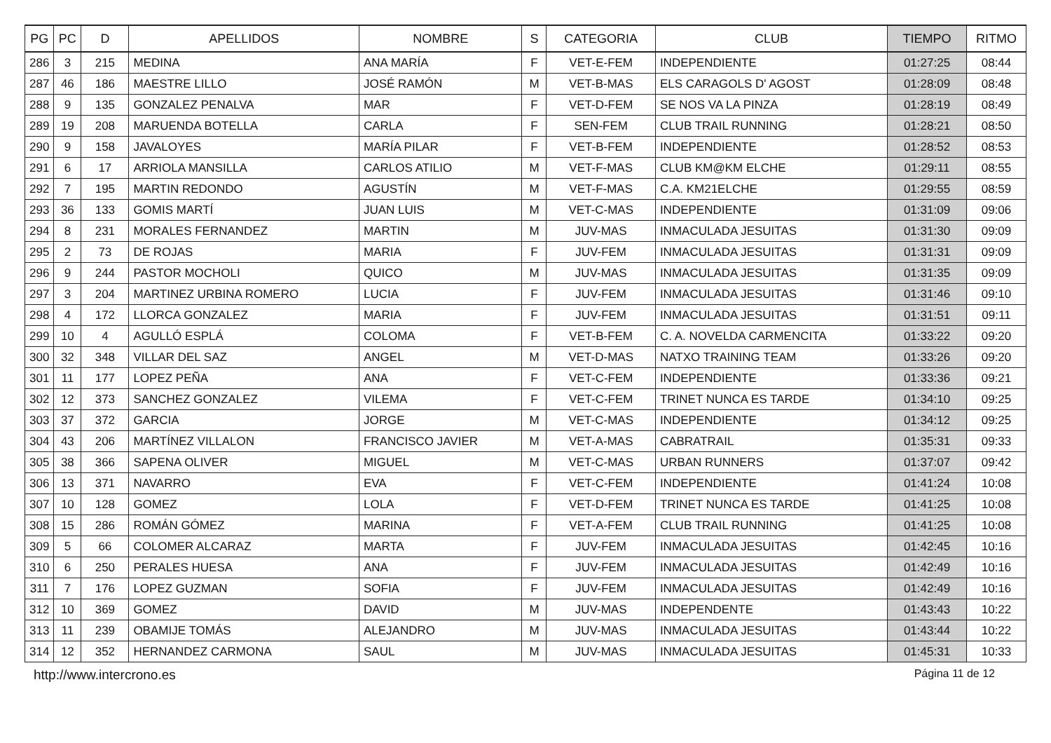| PG | PC | D | APELLIDOS | NOMBRE | S | CATEGORIA | CLUB | TIEMPO | RITMO |
| --- | --- | --- | --- | --- | --- | --- | --- | --- | --- |
| 286 | 3 | 215 | MEDINA | ANA MARÍA | F | VET-E-FEM | INDEPENDIENTE | 01:27:25 | 08:44 |
| 287 | 46 | 186 | MAESTRE LILLO | JOSÉ RAMÓN | M | VET-B-MAS | ELS CARAGOLS D' AGOST | 01:28:09 | 08:48 |
| 288 | 9 | 135 | GONZALEZ PENALVA | MAR | F | VET-D-FEM | SE NOS VA LA PINZA | 01:28:19 | 08:49 |
| 289 | 19 | 208 | MARUENDA BOTELLA | CARLA | F | SEN-FEM | CLUB TRAIL RUNNING | 01:28:21 | 08:50 |
| 290 | 9 | 158 | JAVALOYES | MARÍA PILAR | F | VET-B-FEM | INDEPENDIENTE | 01:28:52 | 08:53 |
| 291 | 6 | 17 | ARRIOLA MANSILLA | CARLOS ATILIO | M | VET-F-MAS | CLUB KM@KM ELCHE | 01:29:11 | 08:55 |
| 292 | 7 | 195 | MARTIN REDONDO | AGUSTÍN | M | VET-F-MAS | C.A. KM21ELCHE | 01:29:55 | 08:59 |
| 293 | 36 | 133 | GOMIS MARTÍ | JUAN LUIS | M | VET-C-MAS | INDEPENDIENTE | 01:31:09 | 09:06 |
| 294 | 8 | 231 | MORALES FERNANDEZ | MARTIN | M | JUV-MAS | INMACULADA JESUITAS | 01:31:30 | 09:09 |
| 295 | 2 | 73 | DE ROJAS | MARIA | F | JUV-FEM | INMACULADA JESUITAS | 01:31:31 | 09:09 |
| 296 | 9 | 244 | PASTOR MOCHOLI | QUICO | M | JUV-MAS | INMACULADA JESUITAS | 01:31:35 | 09:09 |
| 297 | 3 | 204 | MARTINEZ URBINA ROMERO | LUCIA | F | JUV-FEM | INMACULADA JESUITAS | 01:31:46 | 09:10 |
| 298 | 4 | 172 | LLORCA GONZALEZ | MARIA | F | JUV-FEM | INMACULADA JESUITAS | 01:31:51 | 09:11 |
| 299 | 10 | 4 | AGULLÓ ESPLÁ | COLOMA | F | VET-B-FEM | C. A. NOVELDA CARMENCITA | 01:33:22 | 09:20 |
| 300 | 32 | 348 | VILLAR DEL SAZ | ANGEL | M | VET-D-MAS | NATXO TRAINING TEAM | 01:33:26 | 09:20 |
| 301 | 11 | 177 | LOPEZ PEÑA | ANA | F | VET-C-FEM | INDEPENDIENTE | 01:33:36 | 09:21 |
| 302 | 12 | 373 | SANCHEZ GONZALEZ | VILEMA | F | VET-C-FEM | TRINET NUNCA ES TARDE | 01:34:10 | 09:25 |
| 303 | 37 | 372 | GARCIA | JORGE | M | VET-C-MAS | INDEPENDIENTE | 01:34:12 | 09:25 |
| 304 | 43 | 206 | MARTÍNEZ VILLALON | FRANCISCO JAVIER | M | VET-A-MAS | CABRATRAIL | 01:35:31 | 09:33 |
| 305 | 38 | 366 | SAPENA OLIVER | MIGUEL | M | VET-C-MAS | URBAN RUNNERS | 01:37:07 | 09:42 |
| 306 | 13 | 371 | NAVARRO | EVA | F | VET-C-FEM | INDEPENDIENTE | 01:41:24 | 10:08 |
| 307 | 10 | 128 | GOMEZ | LOLA | F | VET-D-FEM | TRINET NUNCA ES TARDE | 01:41:25 | 10:08 |
| 308 | 15 | 286 | ROMÁN GÓMEZ | MARINA | F | VET-A-FEM | CLUB TRAIL RUNNING | 01:41:25 | 10:08 |
| 309 | 5 | 66 | COLOMER ALCARAZ | MARTA | F | JUV-FEM | INMACULADA JESUITAS | 01:42:45 | 10:16 |
| 310 | 6 | 250 | PERALES HUESA | ANA | F | JUV-FEM | INMACULADA JESUITAS | 01:42:49 | 10:16 |
| 311 | 7 | 176 | LOPEZ GUZMAN | SOFIA | F | JUV-FEM | INMACULADA JESUITAS | 01:42:49 | 10:16 |
| 312 | 10 | 369 | GOMEZ | DAVID | M | JUV-MAS | INDEPENDENTE | 01:43:43 | 10:22 |
| 313 | 11 | 239 | OBAMIJE TOMÁS | ALEJANDRO | M | JUV-MAS | INMACULADA JESUITAS | 01:43:44 | 10:22 |
| 314 | 12 | 352 | HERNANDEZ CARMONA | SAUL | M | JUV-MAS | INMACULADA JESUITAS | 01:45:31 | 10:33 |
http://www.intercrono.es Página 11 de 12